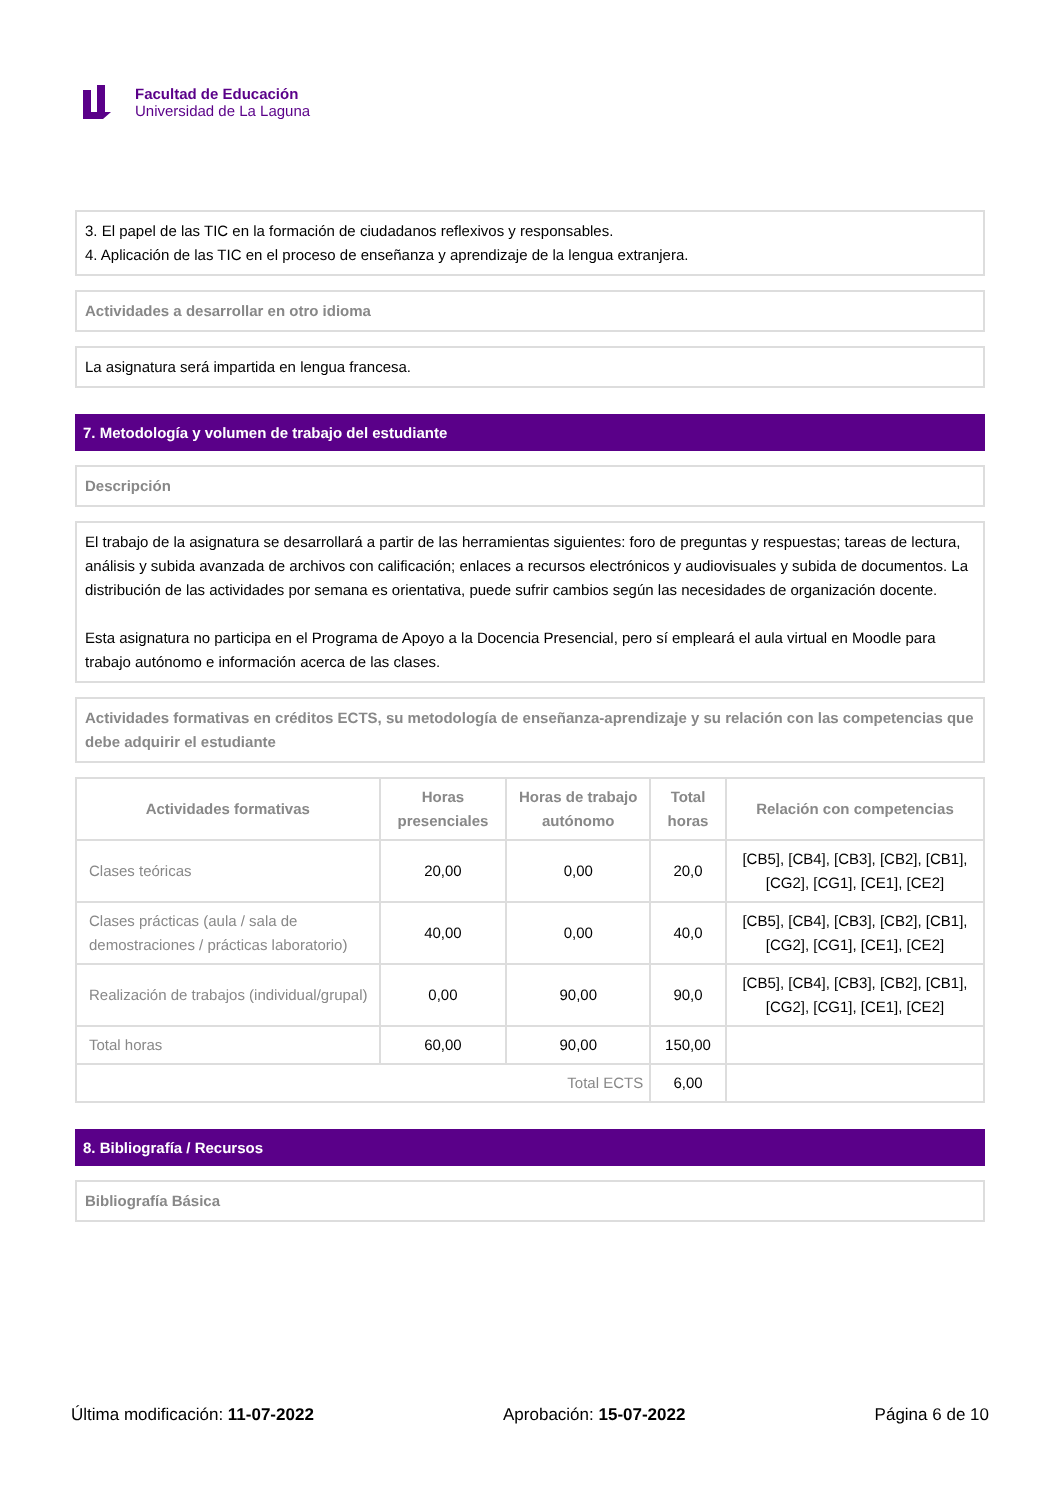Facultad de Educación
Universidad de La Laguna
3. El papel de las TIC en la formación de ciudadanos reflexivos y responsables.
4. Aplicación de las TIC en el proceso de enseñanza y aprendizaje de la lengua extranjera.
Actividades a desarrollar en otro idioma
La asignatura será impartida en lengua francesa.
7. Metodología y volumen de trabajo del estudiante
Descripción
El trabajo de la asignatura se desarrollará a partir de las herramientas siguientes: foro de preguntas y respuestas; tareas de lectura, análisis y subida avanzada de archivos con calificación; enlaces a recursos electrónicos y audiovisuales y subida de documentos. La distribución de las actividades por semana es orientativa, puede sufrir cambios según las necesidades de organización docente.
Esta asignatura no participa en el Programa de Apoyo a la Docencia Presencial, pero sí empleará el aula virtual en Moodle para trabajo autónomo e información acerca de las clases.
Actividades formativas en créditos ECTS, su metodología de enseñanza-aprendizaje y su relación con las competencias que debe adquirir el estudiante
| Actividades formativas | Horas presenciales | Horas de trabajo autónomo | Total horas | Relación con competencias |
| --- | --- | --- | --- | --- |
| Clases teóricas | 20,00 | 0,00 | 20,0 | [CB5], [CB4], [CB3], [CB2], [CB1], [CG2], [CG1], [CE1], [CE2] |
| Clases prácticas (aula / sala de demostraciones / prácticas laboratorio) | 40,00 | 0,00 | 40,0 | [CB5], [CB4], [CB3], [CB2], [CB1], [CG2], [CG1], [CE1], [CE2] |
| Realización de trabajos (individual/grupal) | 0,00 | 90,00 | 90,0 | [CB5], [CB4], [CB3], [CB2], [CB1], [CG2], [CG1], [CE1], [CE2] |
| Total horas | 60,00 | 90,00 | 150,00 | |
| Total ECTS | | | 6,00 | |
8. Bibliografía / Recursos
Bibliografía Básica
Última modificación: 11-07-2022 Aprobación: 15-07-2022 Página 6 de 10